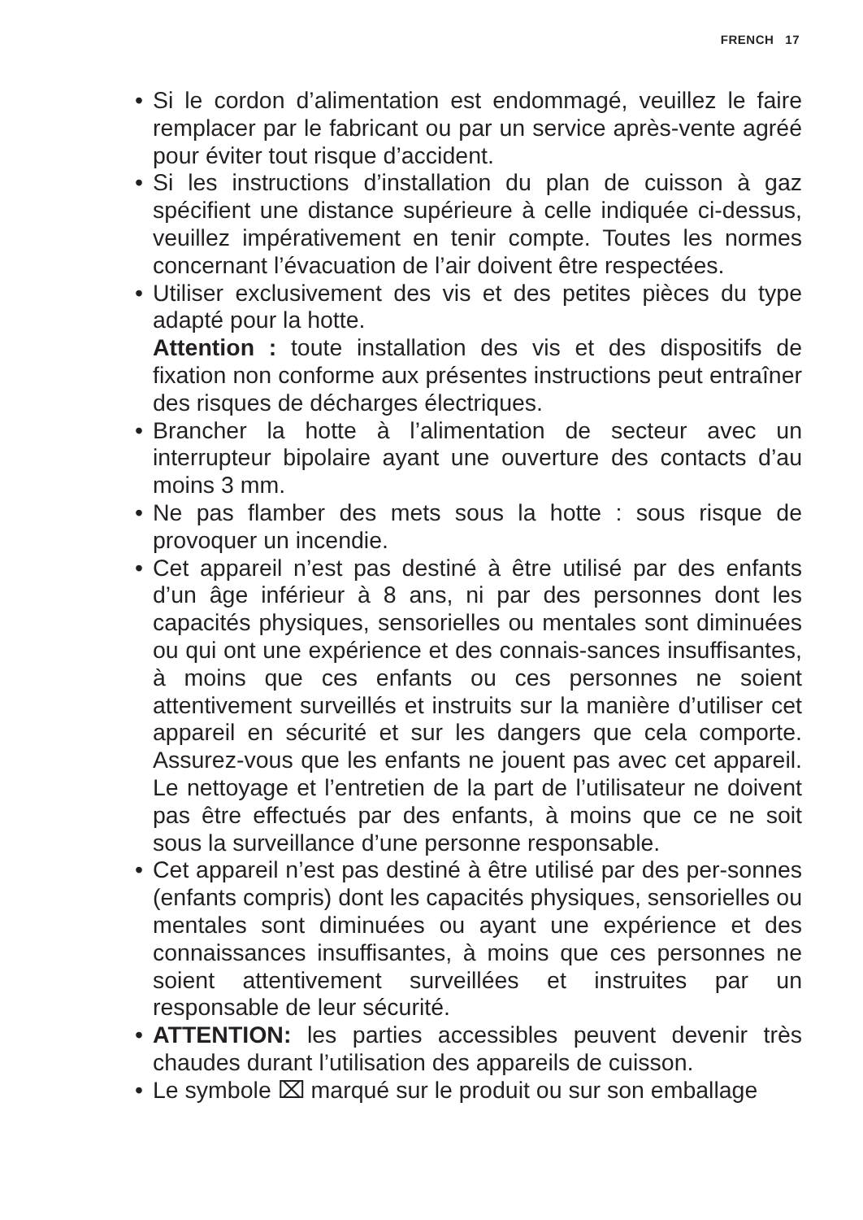FRENCH 17
• Si le cordon d’alimentation est endommagé, veuillez le faire remplacer par le fabricant ou par un service après-vente agréé pour éviter tout risque d’accident.
• Si les instructions d’installation du plan de cuisson à gaz spécifient une distance supérieure à celle indiquée ci-dessus, veuillez impérativement en tenir compte. Toutes les normes concernant l’évacuation de l’air doivent être respectées.
• Utiliser exclusivement des vis et des petites pièces du type adapté pour la hotte.
Attention : toute installation des vis et des dispositifs de fixation non conforme aux présentes instructions peut entraîner des risques de décharges électriques.
• Brancher la hotte à l’alimentation de secteur avec un interrupteur bipolaire ayant une ouverture des contacts d’au moins 3 mm.
• Ne pas flamber des mets sous la hotte : sous risque de provoquer un incendie.
• Cet appareil n’est pas destiné à être utilisé par des enfants d’un âge inférieur à 8 ans, ni par des personnes dont les capacités physiques, sensorielles ou mentales sont diminuées ou qui ont une expérience et des connais-sances insuffisantes, à moins que ces enfants ou ces personnes ne soient attentivement surveillés et instruits sur la manière d’utiliser cet appareil en sécurité et sur les dangers que cela comporte. Assurez-vous que les enfants ne jouent pas avec cet appareil. Le nettoyage et l’entretien de la part de l’utilisateur ne doivent pas être effectués par des enfants, à moins que ce ne soit sous la surveillance d’une personne responsable.
• Cet appareil n’est pas destiné à être utilisé par des per-sonnes (enfants compris) dont les capacités physiques, sensorielles ou mentales sont diminuées ou ayant une expérience et des connaissances insuffisantes, à moins que ces personnes ne soient attentivement surveillées et instruites par un responsable de leur sécurité.
• ATTENTION: les parties accessibles peuvent devenir très chaudes durant l’utilisation des appareils de cuisson.
• Le symbole ⌧ marqué sur le produit ou sur son emballage